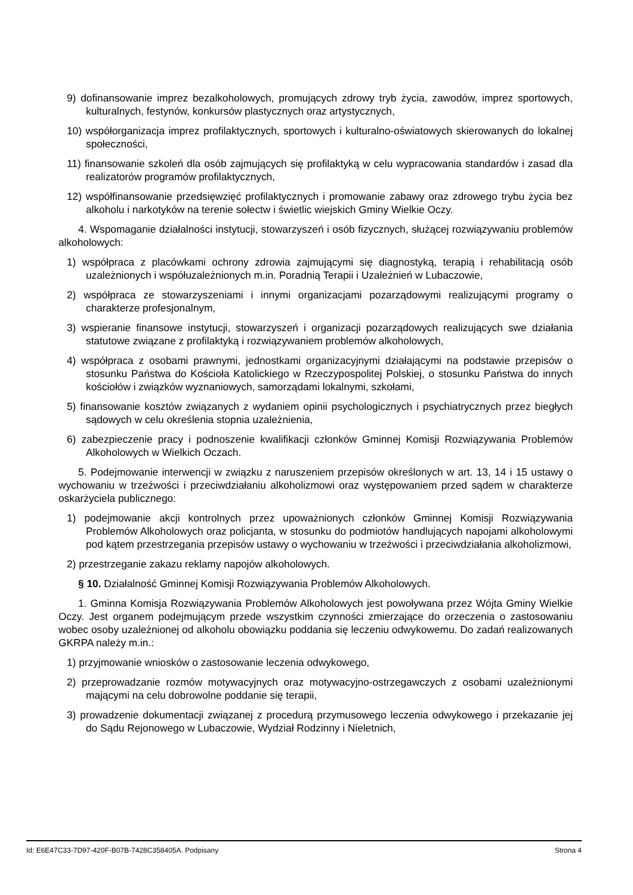9) dofinansowanie imprez bezalkoholowych, promujących zdrowy tryb życia, zawodów, imprez sportowych, kulturalnych, festynów, konkursów plastycznych oraz artystycznych,
10) współorganizacja imprez profilaktycznych, sportowych i kulturalno-oświatowych skierowanych do lokalnej społeczności,
11) finansowanie szkoleń dla osób zajmujących się profilaktyką w celu wypracowania standardów i zasad dla realizatorów programów profilaktycznych,
12) współfinansowanie przedsięwzięć profilaktycznych i promowanie zabawy oraz zdrowego trybu życia bez alkoholu i narkotyków na terenie sołectw i świetlic wiejskich Gminy Wielkie Oczy.
4. Wspomaganie działalności instytucji, stowarzyszeń i osób fizycznych, służącej rozwiązywaniu problemów alkoholowych:
1) współpraca z placówkami ochrony zdrowia zajmującymi się diagnostyką, terapią i rehabilitacją osób uzależnionych i współuzależnionych m.in. Poradnią Terapii i Uzależnień w Lubaczowie,
2) współpraca ze stowarzyszeniami i innymi organizacjami pozarządowymi realizującymi programy o charakterze profesjonalnym,
3) wspieranie finansowe instytucji, stowarzyszeń i organizacji pozarządowych realizujących swe działania statutowe związane z profilaktyką i rozwiązywaniem problemów alkoholowych,
4) współpraca z osobami prawnymi, jednostkami organizacyjnymi działającymi na podstawie przepisów o stosunku Państwa do Kościoła Katolickiego w Rzeczypospolitej Polskiej, o stosunku Państwa do innych kościołów i związków wyznaniowych, samorządami lokalnymi, szkołami,
5) finansowanie kosztów związanych z wydaniem opinii psychologicznych i psychiatrycznych przez biegłych sądowych w celu określenia stopnia uzależnienia,
6) zabezpieczenie pracy i podnoszenie kwalifikacji członków Gminnej Komisji Rozwiązywania Problemów Alkoholowych w Wielkich Oczach.
5. Podejmowanie interwencji w związku z naruszeniem przepisów określonych w art. 13, 14 i 15 ustawy o wychowaniu w trzeźwości i przeciwdziałaniu alkoholizmowi oraz występowaniem przed sądem w charakterze oskarżyciela publicznego:
1) podejmowanie akcji kontrolnych przez upoważnionych członków Gminnej Komisji Rozwiązywania Problemów Alkoholowych oraz policjanta, w stosunku do podmiotów handlujących napojami alkoholowymi pod kątem przestrzegania przepisów ustawy o wychowaniu w trzeźwości i przeciwdziałania alkoholizmowi,
2) przestrzeganie zakazu reklamy napojów alkoholowych.
§ 10. Działalność Gminnej Komisji Rozwiązywania Problemów Alkoholowych.
1. Gminna Komisja Rozwiązywania Problemów Alkoholowych jest powoływana przez Wójta Gminy Wielkie Oczy. Jest organem podejmującym przede wszystkim czynności zmierzające do orzeczenia o zastosowaniu wobec osoby uzależnionej od alkoholu obowiązku poddania się leczeniu odwykowemu. Do zadań realizowanych GKRPA należy m.in.:
1) przyjmowanie wniosków o zastosowanie leczenia odwykowego,
2) przeprowadzanie rozmów motywacyjnych oraz motywacyjno-ostrzegawczych z osobami uzależnionymi mającymi na celu dobrowolne poddanie się terapii,
3) prowadzenie dokumentacji związanej z procedurą przymusowego leczenia odwykowego i przekazanie jej do Sądu Rejonowego w Lubaczowie, Wydział Rodzinny i Nieletnich,
Id: E6E47C33-7D97-420F-B07B-7428C358405A. Podpisany Strona 4